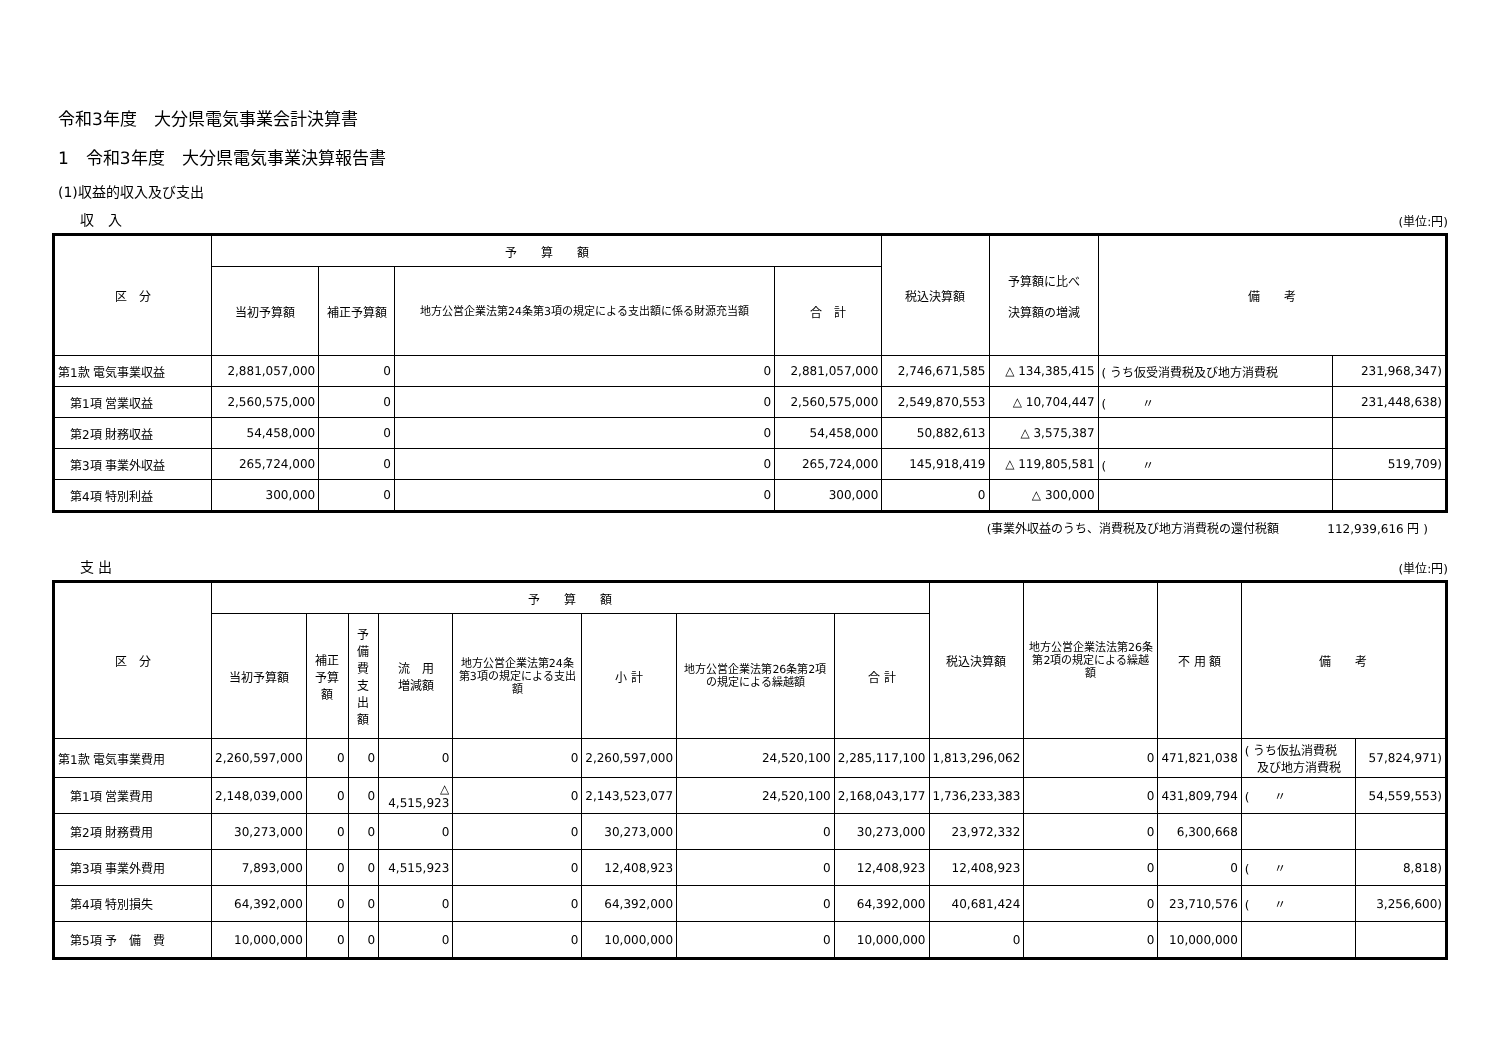令和3年度　大分県電気事業会計決算書
1　令和3年度　大分県電気事業決算報告書
(1)収益的収入及び支出
収　入 (単位:円)
| 区 分 | 予 算 額 | | | | 税込決算額 | 予算額に比べ 決算額の増減 | 備 考 | |
| --- | --- | --- | --- | --- | --- | --- | --- | --- |
| | 当初予算額 | 補正予算額 | 地方公営企業法第24条第3項の規定による支出額に係る財源充当額 | 合 計 | | | | |
| 第1款 電気事業収益 | 2,881,057,000 | 0 | 0 | 2,881,057,000 | 2,746,671,585 | △ 134,385,415 | ( うち仮受消費税及び地方消費税 | 231,968,347) |
| 第1項 営業収益 | 2,560,575,000 | 0 | 0 | 2,560,575,000 | 2,549,870,553 | △ 10,704,447 | ( 〃 | 231,448,638) |
| 第2項 財務収益 | 54,458,000 | 0 | 0 | 54,458,000 | 50,882,613 | △ 3,575,387 | | |
| 第3項 事業外収益 | 265,724,000 | 0 | 0 | 265,724,000 | 145,918,419 | △ 119,805,581 | ( 〃 | 519,709) |
| 第4項 特別利益 | 300,000 | 0 | 0 | 300,000 | 0 | △ 300,000 | | |
(事業外収益のうち、消費税及び地方消費税の還付税額　　　　112,939,616 円 )
支 出 (単位:円)
| 区 分 | 予 算 額 | | | | | | | | 税込決算額 | 地方公営企業法法第26条第2項の規定による繰越額 | 不 用 額 | 備 考 | |
| --- | --- | --- | --- | --- | --- | --- | --- | --- | --- | --- | --- | --- | --- |
| | 当初予算額 | 補正予算額 | 予備費 支出額 | 流 用 増減額 | 地方公営企業法第24条第3項の規定による支出額 | 小 計 | 地方公営企業法第26条第2項の規定による繰越額 | 合 計 | | | | | |
| 第1款 電気事業費用 | 2,260,597,000 | 0 | 0 | 0 | 0 | 2,260,597,000 | 24,520,100 | 2,285,117,100 | 1,813,296,062 | 0 | 471,821,038 | ( うち仮払消費税 及び地方消費税 | 57,824,971) |
| 第1項 営業費用 | 2,148,039,000 | 0 | 0 | △ 4,515,923 | 0 | 2,143,523,077 | 24,520,100 | 2,168,043,177 | 1,736,233,383 | 0 | 431,809,794 | ( 〃 | 54,559,553) |
| 第2項 財務費用 | 30,273,000 | 0 | 0 | 0 | 0 | 30,273,000 | 0 | 30,273,000 | 23,972,332 | 0 | 6,300,668 | | |
| 第3項 事業外費用 | 7,893,000 | 0 | 0 | 4,515,923 | 0 | 12,408,923 | 0 | 12,408,923 | 12,408,923 | 0 | 0 | ( 〃 | 8,818) |
| 第4項 特別損失 | 64,392,000 | 0 | 0 | 0 | 0 | 64,392,000 | 0 | 64,392,000 | 40,681,424 | 0 | 23,710,576 | ( 〃 | 3,256,600) |
| 第5項 予 備 費 | 10,000,000 | 0 | 0 | 0 | 0 | 10,000,000 | 0 | 10,000,000 | 0 | 0 | 10,000,000 | | |